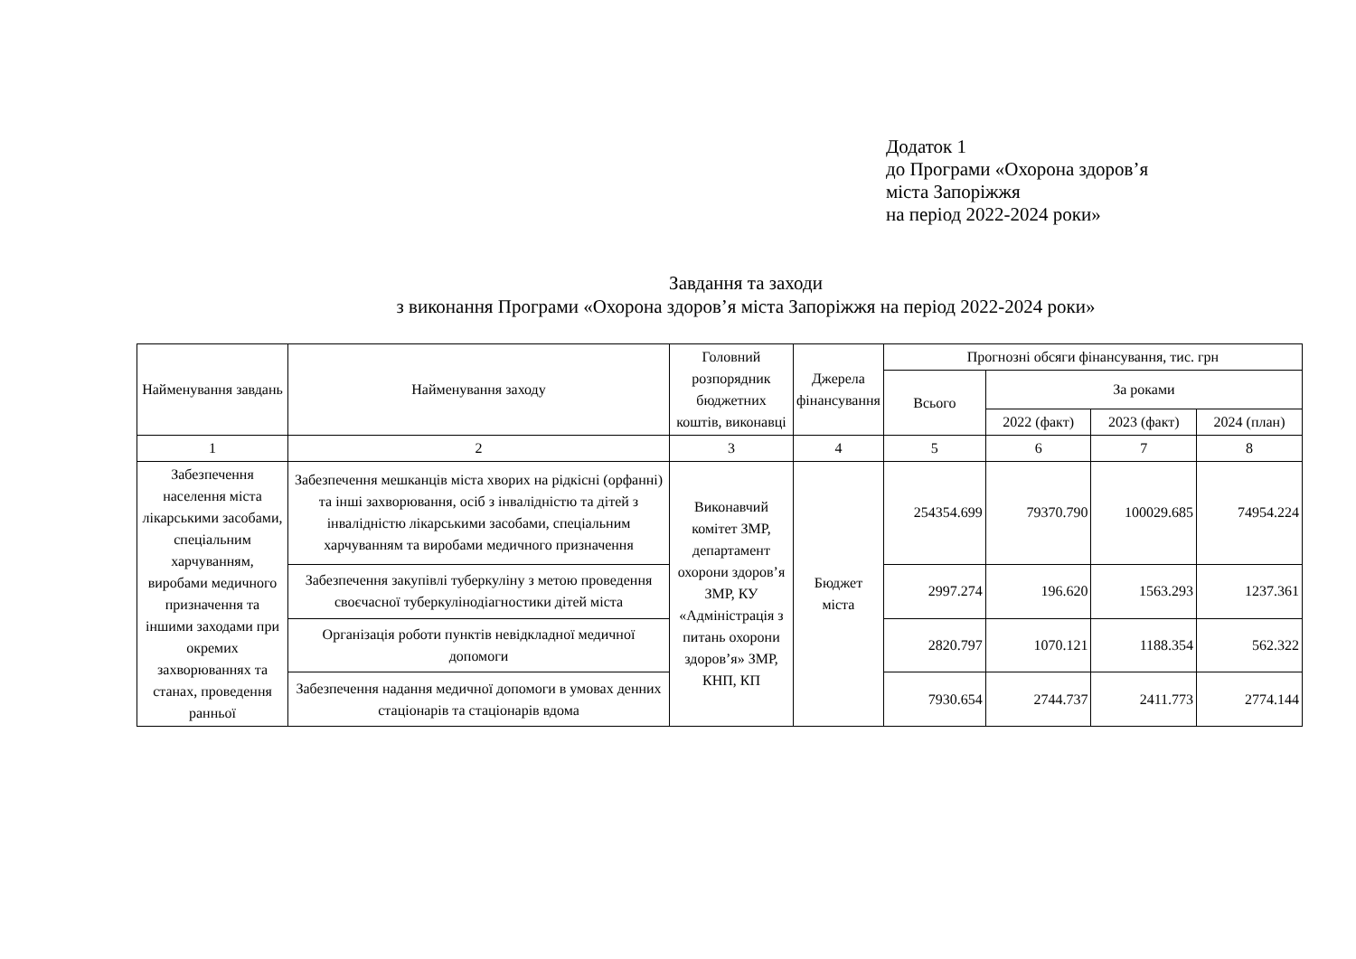Додаток 1
до Програми «Охорона здоров’я
міста Запоріжжя
на період 2022-2024 роки»
Завдання та заходи
з виконання Програми «Охорона здоров’я міста Запоріжжя на період 2022-2024 роки»
| Найменування завдань | Найменування заходу | Головний розпорядник бюджетних коштів, виконавці | Джерела фінансування | Прогнозні обсяги фінансування, тис. грн | | | |
| --- | --- | --- | --- | --- | --- | --- | --- |
| | | | | Всього | За роками | | |
| | | | | | 2022 (факт) | 2023 (факт) | 2024 (план) |
| 1 | 2 | 3 | 4 | 5 | 6 | 7 | 8 |
| Забезпечення населення міста лікарськими засобами, спеціальним харчуванням, виробами медичного призначення та іншими заходами при окремих захворюваннях та станах, проведення ранньої | Забезпечення мешканців міста хворих на рідкісні (орфанні) та інші захворювання, осіб з інвалідністю та дітей з інвалідністю лікарськими засобами, спеціальним харчуванням та виробами медичного призначення | Виконавчий комітет ЗМР, департамент охорони здоров’я ЗМР, КУ «Адміністрація з питань охорони здоров’я» ЗМР, КНП, КП | Бюджет міста | 254354.699 | 79370.790 | 100029.685 | 74954.224 |
| | Забезпечення закупівлі туберкуліну з метою проведення своєчасної туберкулінодіагностики дітей міста | | | 2997.274 | 196.620 | 1563.293 | 1237.361 |
| | Організація роботи пунктів невідкладної медичної допомоги | | | 2820.797 | 1070.121 | 1188.354 | 562.322 |
| | Забезпечення надання медичної допомоги в умовах денних стаціонарів та стаціонарів вдома | | | 7930.654 | 2744.737 | 2411.773 | 2774.144 |